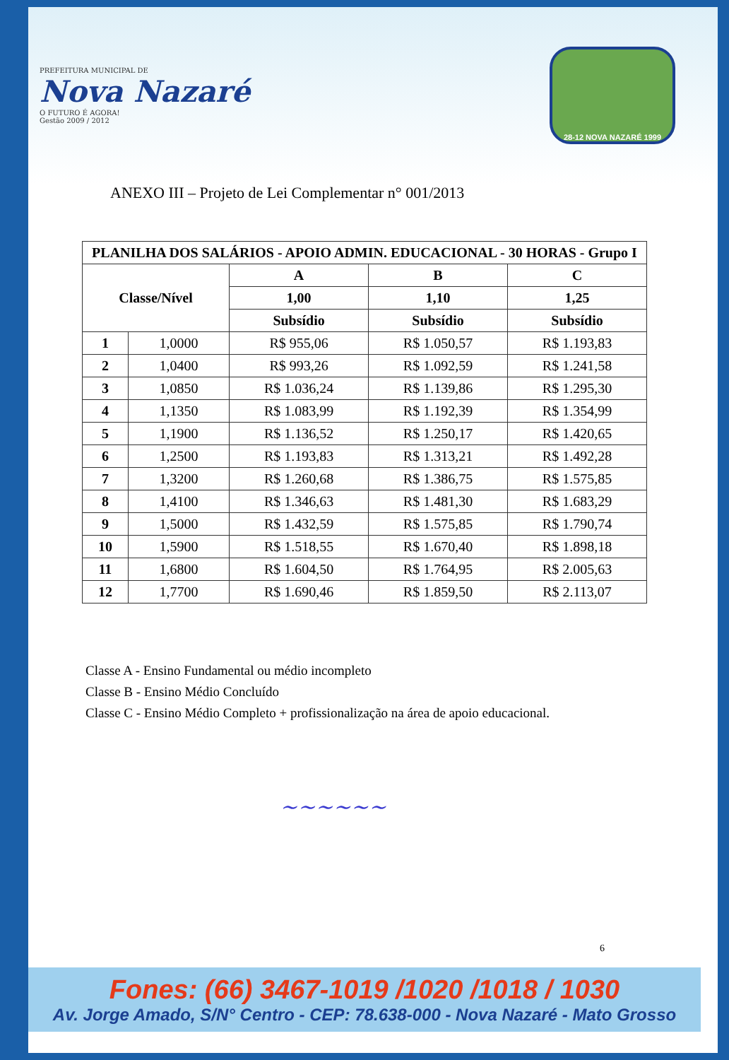PREFEITURA MUNICIPAL DE
Nova Nazaré
O FUTURO É AGORA!
Gestão 2009 / 2012
28-12 NOVA NAZARÉ 1999
ANEXO III – Projeto de Lei Complementar n° 001/2013
| PLANILHA DOS SALÁRIOS - APOIO ADMIN. EDUCACIONAL - 30 HORAS - Grupo I | | | | |
| --- | --- | --- | --- | --- |
| Classe/Nível | | A | B | C |
| | | 1,00 | 1,10 | 1,25 |
| | | Subsídio | Subsídio | Subsídio |
| 1 | 1,0000 | R$ 955,06 | R$ 1.050,57 | R$ 1.193,83 |
| 2 | 1,0400 | R$ 993,26 | R$ 1.092,59 | R$ 1.241,58 |
| 3 | 1,0850 | R$ 1.036,24 | R$ 1.139,86 | R$ 1.295,30 |
| 4 | 1,1350 | R$ 1.083,99 | R$ 1.192,39 | R$ 1.354,99 |
| 5 | 1,1900 | R$ 1.136,52 | R$ 1.250,17 | R$ 1.420,65 |
| 6 | 1,2500 | R$ 1.193,83 | R$ 1.313,21 | R$ 1.492,28 |
| 7 | 1,3200 | R$ 1.260,68 | R$ 1.386,75 | R$ 1.575,85 |
| 8 | 1,4100 | R$ 1.346,63 | R$ 1.481,30 | R$ 1.683,29 |
| 9 | 1,5000 | R$ 1.432,59 | R$ 1.575,85 | R$ 1.790,74 |
| 10 | 1,5900 | R$ 1.518,55 | R$ 1.670,40 | R$ 1.898,18 |
| 11 | 1,6800 | R$ 1.604,50 | R$ 1.764,95 | R$ 2.005,63 |
| 12 | 1,7700 | R$ 1.690,46 | R$ 1.859,50 | R$ 2.113,07 |
Classe A - Ensino Fundamental ou médio incompleto
Classe B - Ensino Médio Concluído
Classe C - Ensino Médio Completo + profissionalização na área de apoio educacional.
~~~~~~
6
Fones: (66) 3467-1019 /1020 /1018 / 1030
Av. Jorge Amado, S/N° Centro - CEP: 78.638-000 - Nova Nazaré - Mato Grosso